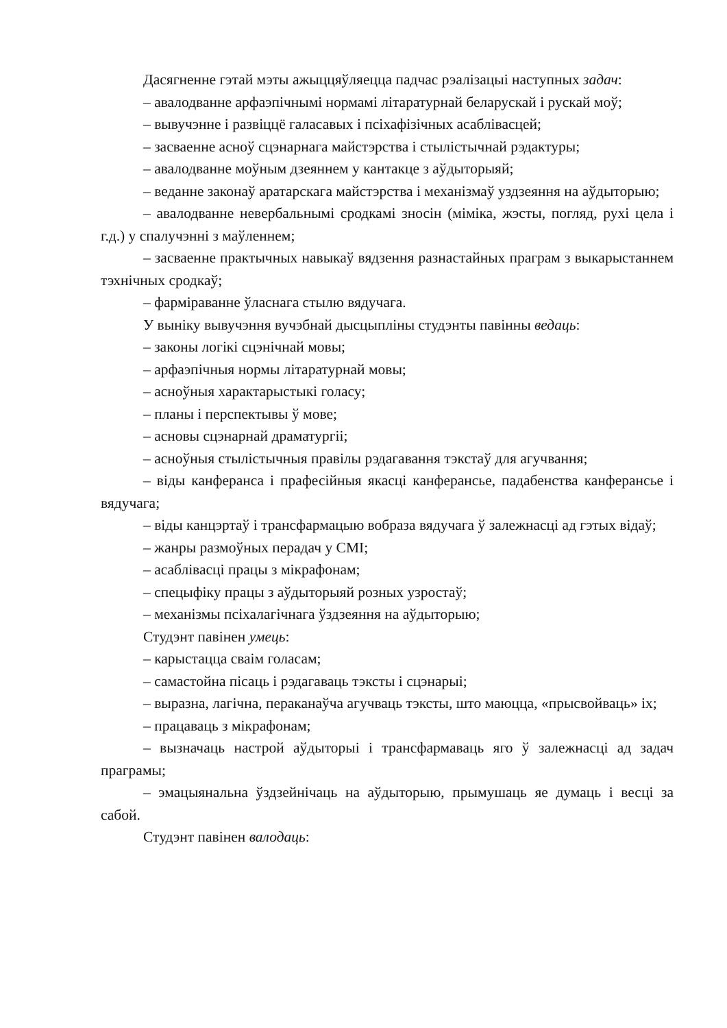Дасягненне гэтай мэты ажыццяўляецца падчас рэалізацыі наступных задач:
– авалодванне арфаэпічнымі нормамі літаратурнай беларускай і рускай моў;
– вывучэнне і развіццё галасавых і псіхафізічных асаблівасцей;
– засваенне асноў сцэнарнага майстэрства і стылістычнай рэдактуры;
– авалодванне моўным дзеяннем у кантакце з аўдыторыяй;
– веданне законаў аратарскага майстэрства і механізмаў уздзеяння на аўдыторыю;
– авалодванне невербальнымі сродкамі зносін (міміка, жэсты, погляд, рухі цела і г.д.) у спалучэнні з маўленнем;
– засваенне практычных навыкаў вядзення разнастайных праграм з выкарыстаннем тэхнічных сродкаў;
– фарміраванне ўласнага стылю вядучага.
У выніку вывучэння вучэбнай дысцыпліны студэнты павінны ведаць:
– законы логікі сцэнічнай мовы;
– арфаэпічныя нормы літаратурнай мовы;
– асноўныя характарыстыкі голасу;
– планы і перспектывы ў мове;
– асновы сцэнарнай драматургіі;
– асноўныя стылістычныя правілы рэдагавання тэкстаў для агучвання;
– віды канферанса і прафесійныя якасці канферансье, падабенства канферансье і вядучага;
– віды канцэртаў і трансфармацыю вобраза вядучага ў залежнасці ад гэтых відаў;
– жанры размоўных перадач у СМІ;
– асаблівасці працы з мікрафонам;
– спецыфіку працы з аўдыторыяй розных узростаў;
– механізмы псіхалагічнага ўздзеяння на аўдыторыю;
Студэнт павінен умець:
– карыстацца сваім голасам;
– самастойна пісаць і рэдагаваць тэксты і сцэнарыі;
– выразна, лагічна, пераканаўча агучваць тэксты, што маюцца, «прысвойваць» іх;
– працаваць з мікрафонам;
– вызначаць настрой аўдыторыі і трансфармаваць яго ў залежнасці ад задач праграмы;
– эмацыянальна ўздзейнічаць на аўдыторыю, прымушаць яе думаць і весці за сабой.
Студэнт павінен валодаць: